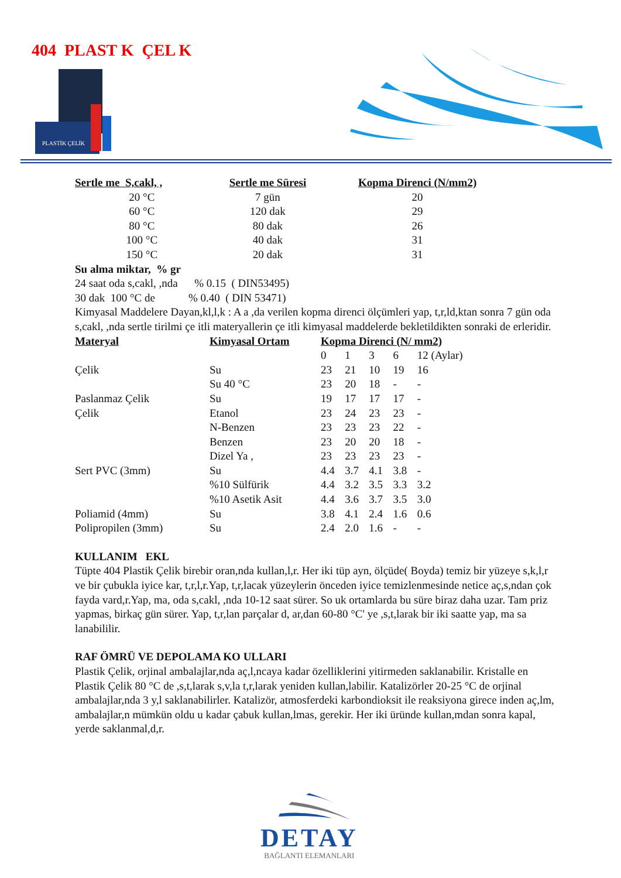404 PLAST K ÇEL K
PLASTİK ÇELİK
| Sertle me S,cakl, , | Sertle me Süresi | Kopma Direnci (N/mm2) |
| --- | --- | --- |
| 20 °C | 7 gün | 20 |
| 60 °C | 120 dak | 29 |
| 80 °C | 80 dak | 26 |
| 100 °C | 40 dak | 31 |
| 150 °C | 20 dak | 31 |
Su alma miktar, % gr
24 saat oda s,cakl, ,nda % 0.15 ( DIN53495)
30 dak 100 °C de % 0.40 ( DIN 53471)
Kimyasal Maddelere Dayan,kl,l,k : A a ,da verilen kopma direnci ölçümleri yap, t,r,ld,ktan sonra 7 gün oda s,cakl, ,nda sertle tirilmi çe itli materyallerin çe itli kimyasal maddelerde bekletildikten sonraki de erleridir.
| Materyal | Kimyasal Ortam | Kopma Direnci (N/ mm2) | | | | |
| --- | --- | --- | --- | --- | --- | --- |
| | | 0 | 1 | 3 | 6 | 12 (Aylar) |
| Çelik | Su | 23 | 21 | 10 | 19 | 16 |
| | Su 40 °C | 23 | 20 | 18 | - | - |
| Paslanmaz Çelik | Su | 19 | 17 | 17 | 17 | - |
| Çelik | Etanol | 23 | 24 | 23 | 23 | - |
| | N-Benzen | 23 | 23 | 23 | 22 | - |
| | Benzen | 23 | 20 | 20 | 18 | - |
| | Dizel Ya , | 23 | 23 | 23 | 23 | - |
| Sert PVC (3mm) | Su | 4.4 | 3.7 | 4.1 | 3.8 | - |
| | %10 Sülfürik | 4.4 | 3.2 | 3.5 | 3.3 | 3.2 |
| | %10 Asetik Asit | 4.4 | 3.6 | 3.7 | 3.5 | 3.0 |
| Poliamid (4mm) | Su | 3.8 | 4.1 | 2.4 | 1.6 | 0.6 |
| Polipropilen (3mm) | Su | 2.4 | 2.0 | 1.6 | - | - |
KULLANIM EKL
Tüpte 404 Plastik Çelik birebir oran,nda kullan,l,r. Her iki tüp ayn, ölçüde( Boyda) temiz bir yüzeye s,k,l,r ve bir çubukla iyice kar, t,r,l,r.Yap, t,r,lacak yüzeylerin önceden iyice temizlenmesinde netice aç,s,ndan çok fayda vard,r.Yap, ma, oda s,cakl, ,nda 10-12 saat sürer. So uk ortamlarda bu süre biraz daha uzar. Tam priz yapmas, birkaç gün sürer. Yap, t,r,lan parçalar d, ar,dan 60-80 °C' ye ,s,t,larak bir iki saatte yap, ma sa lanabililir.
RAF ÖMRÜ VE DEPOLAMA KO ULLARI
Plastik Çelik, orjinal ambalajlar,nda aç,l,ncaya kadar özelliklerini yitirmeden saklanabilir. Kristalle en Plastik Çelik 80 °C de ,s,t,larak s,v,la t,r,larak yeniden kullan,labilir. Katalizörler 20-25 °C de orjinal ambalajlar,nda 3 y,l saklanabilirler. Katalizör, atmosferdeki karbondioksit ile reaksiyona girece inden aç,lm, ambalajlar,n mümkün oldu u kadar çabuk kullan,lmas, gerekir. Her iki üründe kullan,mdan sonra kapal, yerde saklanmal,d,r.
DETAY
BAĞLANTI ELEMANLARI